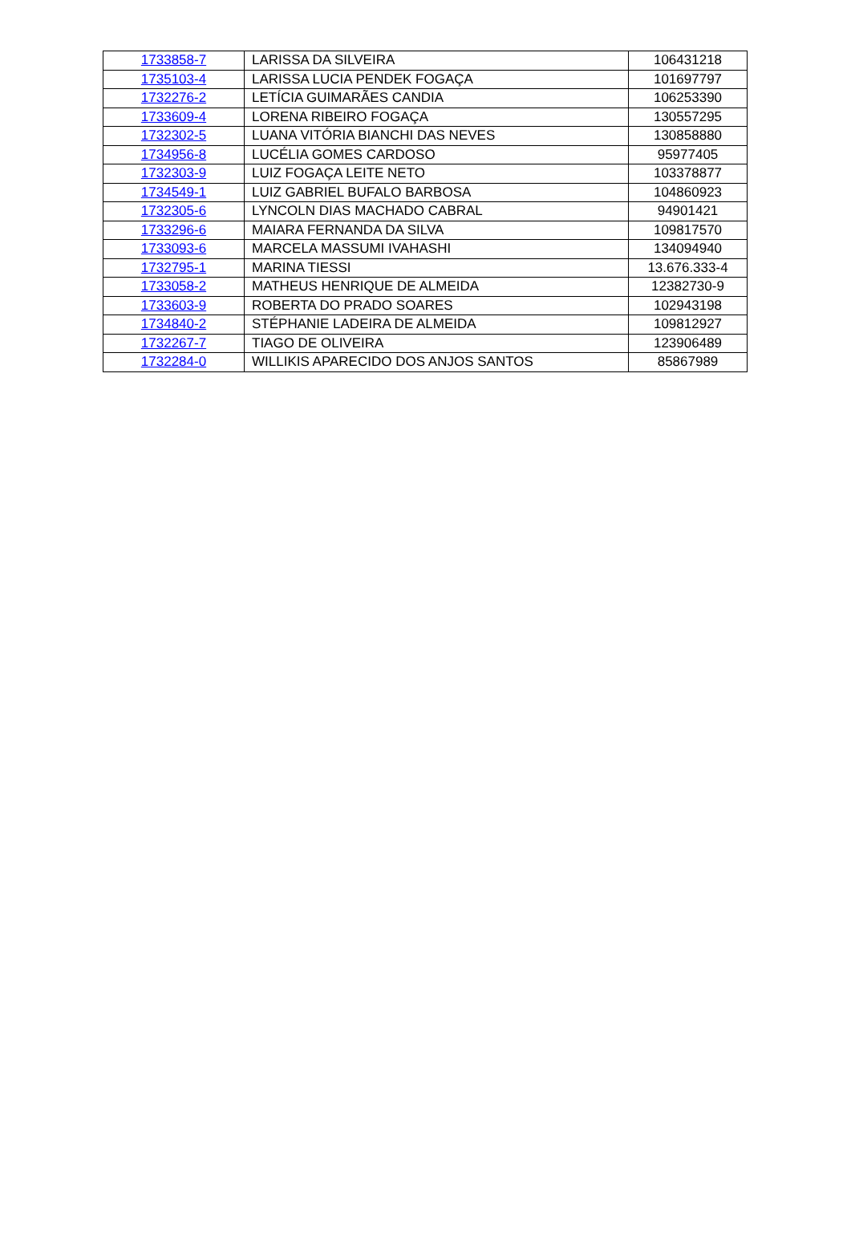| 1733858-7 | LARISSA DA SILVEIRA | 106431218 |
| 1735103-4 | LARISSA LUCIA PENDEK FOGAÇA | 101697797 |
| 1732276-2 | LETÍCIA GUIMARÃES CANDIA | 106253390 |
| 1733609-4 | LORENA RIBEIRO FOGAÇA | 130557295 |
| 1732302-5 | LUANA VITÓRIA BIANCHI DAS NEVES | 130858880 |
| 1734956-8 | LUCÉLIA GOMES CARDOSO | 95977405 |
| 1732303-9 | LUIZ FOGAÇA LEITE NETO | 103378877 |
| 1734549-1 | LUIZ GABRIEL BUFALO BARBOSA | 104860923 |
| 1732305-6 | LYNCOLN DIAS MACHADO CABRAL | 94901421 |
| 1733296-6 | MAIARA FERNANDA DA SILVA | 109817570 |
| 1733093-6 | MARCELA MASSUMI IVAHASHI | 134094940 |
| 1732795-1 | MARINA TIESSI | 13.676.333-4 |
| 1733058-2 | MATHEUS HENRIQUE DE ALMEIDA | 12382730-9 |
| 1733603-9 | ROBERTA DO PRADO SOARES | 102943198 |
| 1734840-2 | STÉPHANIE LADEIRA DE ALMEIDA | 109812927 |
| 1732267-7 | TIAGO DE OLIVEIRA | 123906489 |
| 1732284-0 | WILLIKIS APARECIDO DOS ANJOS SANTOS | 85867989 |